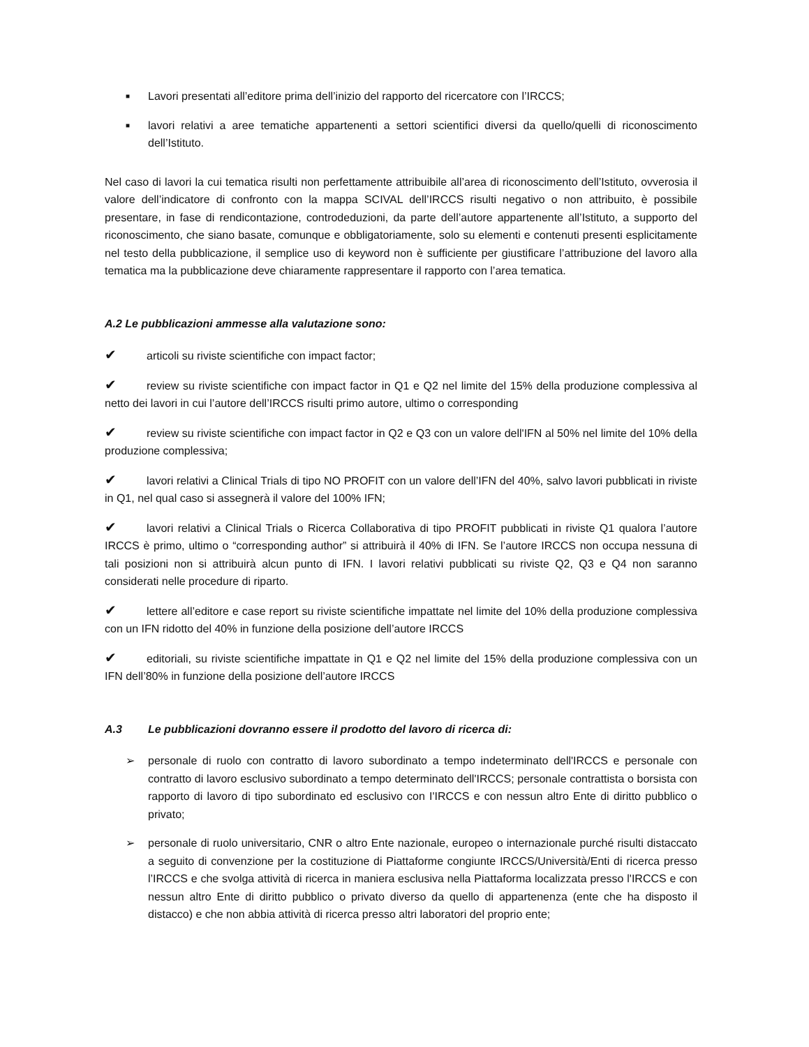■
Lavori presentati all’editore prima dell’inizio del rapporto del ricercatore con l’IRCCS;
■
lavori relativi a aree tematiche appartenenti a settori scientifici diversi da quello/quelli di riconoscimento dell’Istituto.
Nel caso di lavori la cui tematica risulti non perfettamente attribuibile all’area di riconoscimento dell’Istituto, ovverosia il valore dell’indicatore di confronto con la mappa SCIVAL dell’IRCCS risulti negativo o non attribuito, è possibile presentare, in fase di rendicontazione, controdeduzioni, da parte dell’autore appartenente all’Istituto, a supporto del riconoscimento, che siano basate, comunque e obbligatoriamente, solo su elementi e contenuti presenti esplicitamente nel testo della pubblicazione, il semplice uso di keyword non è sufficiente per giustificare l’attribuzione del lavoro alla tematica ma la pubblicazione deve chiaramente rappresentare il rapporto con l’area tematica.
A.2 Le pubblicazioni ammesse alla valutazione sono:
✔ articoli su riviste scientifiche con impact factor;
✔ review su riviste scientifiche con impact factor in Q1 e Q2 nel limite del 15% della produzione complessiva al netto dei lavori in cui l’autore dell’IRCCS risulti primo autore, ultimo o corresponding
✔ review su riviste scientifiche con impact factor in Q2 e Q3 con un valore dell'IFN al 50% nel limite del 10% della produzione complessiva;
✔ lavori relativi a Clinical Trials di tipo NO PROFIT con un valore dell’IFN del 40%, salvo lavori pubblicati in riviste in Q1, nel qual caso si assegnerà il valore del 100% IFN;
✔ lavori relativi a Clinical Trials o Ricerca Collaborativa di tipo PROFIT pubblicati in riviste Q1 qualora l’autore IRCCS è primo, ultimo o “corresponding author” si attribuirà il 40% di IFN. Se l’autore IRCCS non occupa nessuna di tali posizioni non si attribuirà alcun punto di IFN. I lavori relativi pubblicati su riviste Q2, Q3 e Q4 non saranno considerati nelle procedure di riparto.
✔ lettere all’editore e case report su riviste scientifiche impattate nel limite del 10% della produzione complessiva con un IFN ridotto del 40% in funzione della posizione dell’autore IRCCS
✔ editoriali, su riviste scientifiche impattate in Q1 e Q2 nel limite del 15% della produzione complessiva con un IFN dell’80% in funzione della posizione dell’autore IRCCS
A.3 Le pubblicazioni dovranno essere il prodotto del lavoro di ricerca di:
➢ personale di ruolo con contratto di lavoro subordinato a tempo indeterminato dell'IRCCS e personale con contratto di lavoro esclusivo subordinato a tempo determinato dell'IRCCS; personale contrattista o borsista con rapporto di lavoro di tipo subordinato ed esclusivo con I'IRCCS e con nessun altro Ente di diritto pubblico o privato;
➢ personale di ruolo universitario, CNR o altro Ente nazionale, europeo o internazionale purché risulti distaccato a seguito di convenzione per la costituzione di Piattaforme congiunte IRCCS/Università/Enti di ricerca presso l’IRCCS e che svolga attività di ricerca in maniera esclusiva nella Piattaforma localizzata presso l'IRCCS e con nessun altro Ente di diritto pubblico o privato diverso da quello di appartenenza (ente che ha disposto il distacco) e che non abbia attività di ricerca presso altri laboratori del proprio ente;